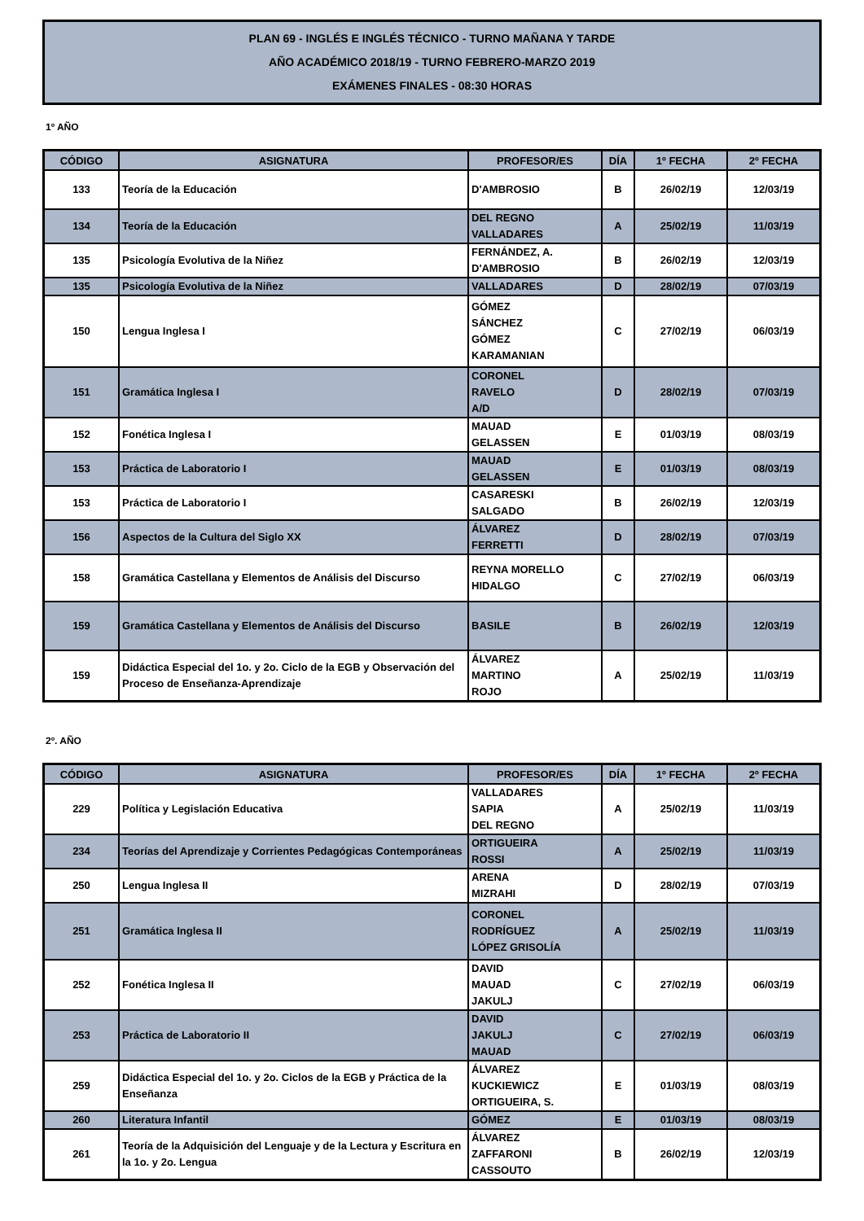PLAN 69 - INGLÉS E INGLÉS TÉCNICO - TURNO MAÑANA Y TARDE
AÑO ACADÉMICO 2018/19 - TURNO FEBRERO-MARZO 2019
EXÁMENES FINALES - 08:30 HORAS
1º AÑO
| CÓDIGO | ASIGNATURA | PROFESOR/ES | DÍA | 1º FECHA | 2º FECHA |
| --- | --- | --- | --- | --- | --- |
| 133 | Teoría de la Educación | D'AMBROSIO | B | 26/02/19 | 12/03/19 |
| 134 | Teoría de la Educación | DEL REGNO VALLADARES | A | 25/02/19 | 11/03/19 |
| 135 | Psicología Evolutiva de la Niñez | FERNÁNDEZ, A. D'AMBROSIO | B | 26/02/19 | 12/03/19 |
| 135 | Psicología Evolutiva de la Niñez | VALLADARES | D | 28/02/19 | 07/03/19 |
| 150 | Lengua Inglesa I | GÓMEZ SÁNCHEZ GÓMEZ KARAMANIAN | C | 27/02/19 | 06/03/19 |
| 151 | Gramática Inglesa I | CORONEL RAVELO A/D | D | 28/02/19 | 07/03/19 |
| 152 | Fonética Inglesa I | MAUAD GELASSEN | E | 01/03/19 | 08/03/19 |
| 153 | Práctica de Laboratorio I | MAUAD GELASSEN | E | 01/03/19 | 08/03/19 |
| 153 | Práctica de Laboratorio I | CASARESKI SALGADO | B | 26/02/19 | 12/03/19 |
| 156 | Aspectos de la Cultura del Siglo XX | ÁLVAREZ FERRETTI | D | 28/02/19 | 07/03/19 |
| 158 | Gramática Castellana y Elementos de Análisis del Discurso | REYNA MORELLO HIDALGO | C | 27/02/19 | 06/03/19 |
| 159 | Gramática Castellana y Elementos de Análisis del Discurso | BASILE | B | 26/02/19 | 12/03/19 |
| 159 | Didáctica Especial del 1o. y 2o. Ciclo de la EGB y Observación del Proceso de Enseñanza-Aprendizaje | ÁLVAREZ MARTINO ROJO | A | 25/02/19 | 11/03/19 |
2º. AÑO
| CÓDIGO | ASIGNATURA | PROFESOR/ES | DÍA | 1º FECHA | 2º FECHA |
| --- | --- | --- | --- | --- | --- |
| 229 | Política y Legislación Educativa | VALLADARES SAPIA DEL REGNO | A | 25/02/19 | 11/03/19 |
| 234 | Teorías del Aprendizaje y Corrientes Pedagógicas Contemporáneas | ORTIGUEIRA ROSSI | A | 25/02/19 | 11/03/19 |
| 250 | Lengua Inglesa II | ARENA MIZRAHI | D | 28/02/19 | 07/03/19 |
| 251 | Gramática Inglesa II | CORONEL RODRÍGUEZ LÓPEZ GRISOLÍA | A | 25/02/19 | 11/03/19 |
| 252 | Fonética Inglesa II | DAVID MAUAD JAKULJ | C | 27/02/19 | 06/03/19 |
| 253 | Práctica de Laboratorio II | DAVID JAKULJ MAUAD | C | 27/02/19 | 06/03/19 |
| 259 | Didáctica Especial del 1o. y 2o. Ciclos de la EGB y Práctica de la Enseñanza | ÁLVAREZ KUCKIEWICZ ORTIGUEIRA, S. | E | 01/03/19 | 08/03/19 |
| 260 | Literatura Infantil | GÓMEZ | E | 01/03/19 | 08/03/19 |
| 261 | Teoría de la Adquisición del Lenguaje y de la Lectura y Escritura en la 1o. y 2o. Lengua | ÁLVAREZ ZAFFARONI CASSOUTO | B | 26/02/19 | 12/03/19 |